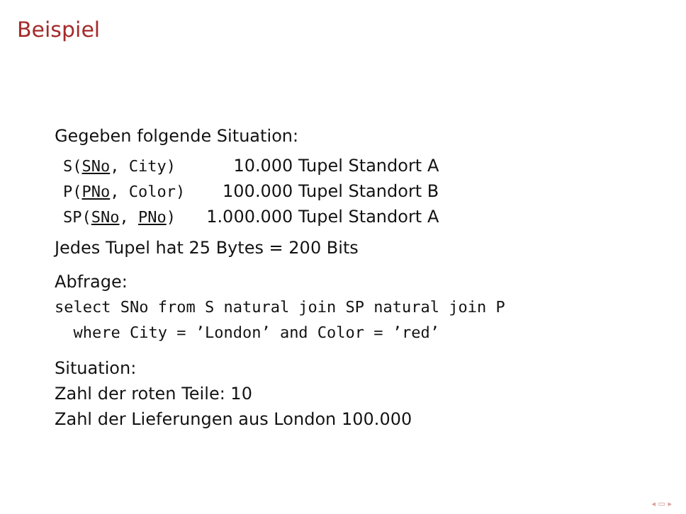Beispiel
Gegeben folgende Situation:
| S( SNo , City) | 10.000 Tupel Standort A |
| P( PNo , Color) | 100.000 Tupel Standort B |
| SP( SNo , PNo ) | 1.000.000 Tupel Standort A |
Jedes Tupel hat 25 Bytes = 200 Bits
Abfrage:
select SNo from S natural join SP natural join P
where City = ’London’ and Color = ’red’
Situation:
Zahl der roten Teile: 10
Zahl der Lieferungen aus London 100.000
◂ ▭ ▸